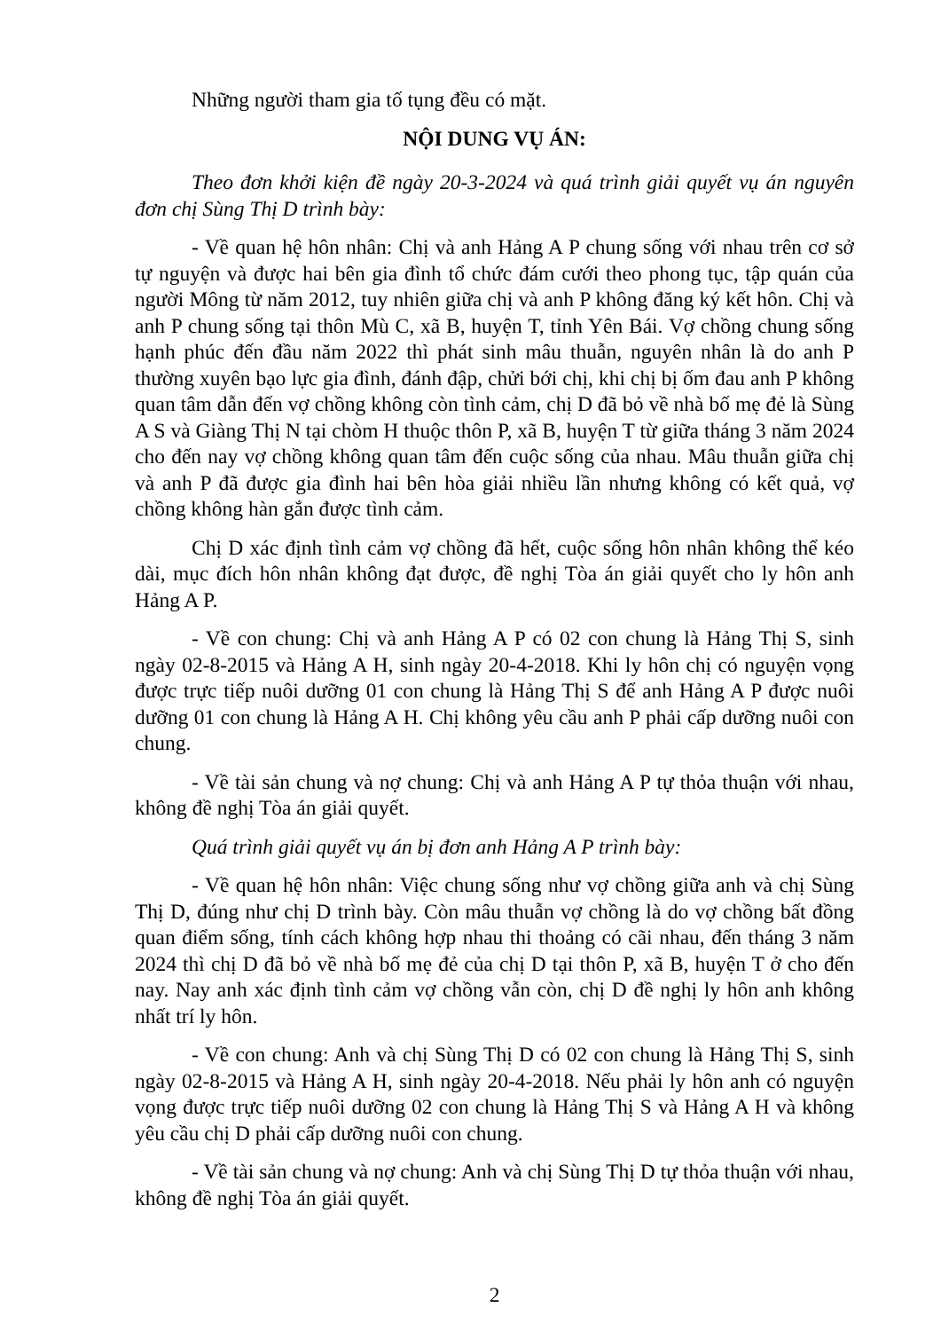Những người tham gia tố tụng đều có mặt.
NỘI DUNG VỤ ÁN:
Theo đơn khởi kiện đề ngày 20-3-2024 và quá trình giải quyết vụ án nguyên đơn chị Sùng Thị D trình bày:
- Về quan hệ hôn nhân: Chị và anh Hảng A P chung sống với nhau trên cơ sở tự nguyện và được hai bên gia đình tổ chức đám cưới theo phong tục, tập quán của người Mông từ năm 2012, tuy nhiên giữa chị và anh P không đăng ký kết hôn. Chị và anh P chung sống tại thôn Mù C, xã B, huyện T, tỉnh Yên Bái. Vợ chồng chung sống hạnh phúc đến đầu năm 2022 thì phát sinh mâu thuẫn, nguyên nhân là do anh P thường xuyên bạo lực gia đình, đánh đập, chửi bới chị, khi chị bị ốm đau anh P không quan tâm dẫn đến vợ chồng không còn tình cảm, chị D đã bỏ về nhà bố mẹ đẻ là Sùng A S và Giàng Thị N tại chòm H thuộc thôn P, xã B, huyện T từ giữa tháng 3 năm 2024 cho đến nay vợ chồng không quan tâm đến cuộc sống của nhau. Mâu thuẫn giữa chị và anh P đã được gia đình hai bên hòa giải nhiều lần nhưng không có kết quả, vợ chồng không hàn gắn được tình cảm.
Chị D xác định tình cảm vợ chồng đã hết, cuộc sống hôn nhân không thể kéo dài, mục đích hôn nhân không đạt được, đề nghị Tòa án giải quyết cho ly hôn anh Hảng A P.
- Về con chung: Chị và anh Hảng A P có 02 con chung là Hảng Thị S, sinh ngày 02-8-2015 và Hảng A H, sinh ngày 20-4-2018. Khi ly hôn chị có nguyện vọng được trực tiếp nuôi dưỡng 01 con chung là Hảng Thị S để anh Hảng A P được nuôi dưỡng 01 con chung là Hảng A H. Chị không yêu cầu anh P phải cấp dưỡng nuôi con chung.
- Về tài sản chung và nợ chung: Chị và anh Hảng A P tự thỏa thuận với nhau, không đề nghị Tòa án giải quyết.
Quá trình giải quyết vụ án bị đơn anh Hảng A P trình bày:
- Về quan hệ hôn nhân: Việc chung sống như vợ chồng giữa anh và chị Sùng Thị D, đúng như chị D trình bày. Còn mâu thuẫn vợ chồng là do vợ chồng bất đồng quan điểm sống, tính cách không hợp nhau thi thoảng có cãi nhau, đến tháng 3 năm 2024 thì chị D đã bỏ về nhà bố mẹ đẻ của chị D tại thôn P, xã B, huyện T ở cho đến nay. Nay anh xác định tình cảm vợ chồng vẫn còn, chị D đề nghị ly hôn anh không nhất trí ly hôn.
- Về con chung: Anh và chị Sùng Thị D có 02 con chung là Hảng Thị S, sinh ngày 02-8-2015 và Hảng A H, sinh ngày 20-4-2018. Nếu phải ly hôn anh có nguyện vọng được trực tiếp nuôi dưỡng 02 con chung là Hảng Thị S và Hảng A H và không yêu cầu chị D phải cấp dưỡng nuôi con chung.
- Về tài sản chung và nợ chung: Anh và chị Sùng Thị D tự thỏa thuận với nhau, không đề nghị Tòa án giải quyết.
2